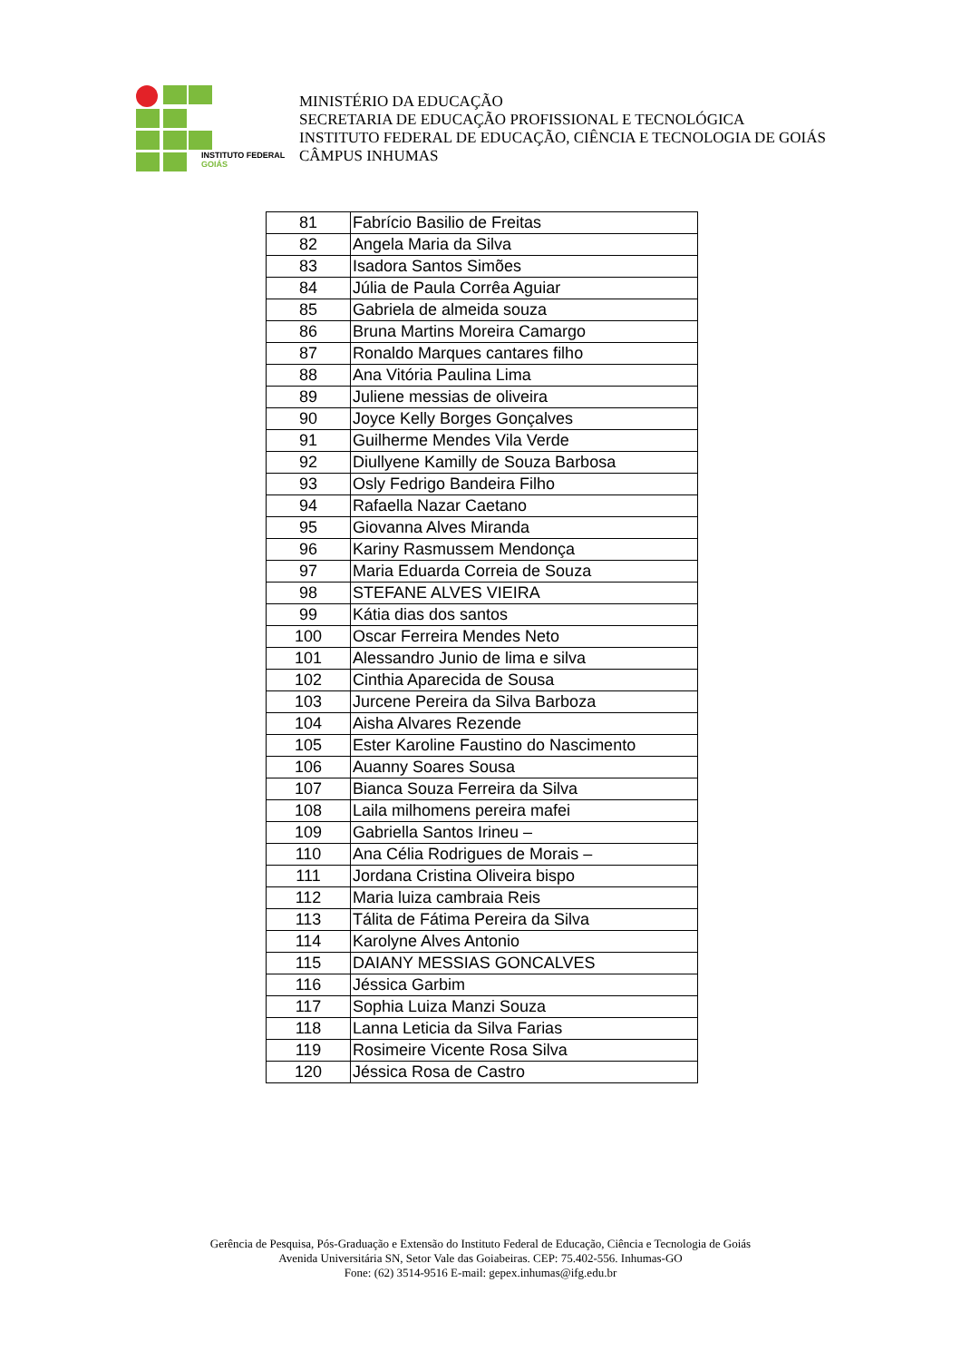INSTITUTO FEDERAL
GOIÁS
MINISTÉRIO DA EDUCAÇÃO
SECRETARIA DE EDUCAÇÃO PROFISSIONAL E TECNOLÓGICA
INSTITUTO FEDERAL DE EDUCAÇÃO, CIÊNCIA E TECNOLOGIA DE GOIÁS
CÂMPUS INHUMAS
| 81 | Fabrício Basilio de Freitas |
| 82 | Angela Maria da Silva |
| 83 | Isadora Santos Simões |
| 84 | Júlia de Paula Corrêa Aguiar |
| 85 | Gabriela de almeida souza |
| 86 | Bruna Martins Moreira Camargo |
| 87 | Ronaldo Marques cantares filho |
| 88 | Ana Vitória Paulina Lima |
| 89 | Juliene messias de oliveira |
| 90 | Joyce Kelly Borges Gonçalves |
| 91 | Guilherme Mendes Vila Verde |
| 92 | Diullyene Kamilly de Souza Barbosa |
| 93 | Osly Fedrigo Bandeira Filho |
| 94 | Rafaella Nazar Caetano |
| 95 | Giovanna Alves Miranda |
| 96 | Kariny Rasmussem Mendonça |
| 97 | Maria Eduarda Correia de Souza |
| 98 | STEFANE ALVES VIEIRA |
| 99 | Kátia dias dos santos |
| 100 | Oscar Ferreira Mendes Neto |
| 101 | Alessandro Junio de lima e silva |
| 102 | Cinthia Aparecida de Sousa |
| 103 | Jurcene Pereira da Silva Barboza |
| 104 | Aisha Alvares Rezende |
| 105 | Ester Karoline Faustino do Nascimento |
| 106 | Auanny Soares Sousa |
| 107 | Bianca Souza Ferreira da Silva |
| 108 | Laila milhomens pereira mafei |
| 109 | Gabriella Santos Irineu – |
| 110 | Ana Célia Rodrigues de Morais – |
| 111 | Jordana Cristina Oliveira bispo |
| 112 | Maria luiza cambraia Reis |
| 113 | Tálita de Fátima Pereira da Silva |
| 114 | Karolyne Alves Antonio |
| 115 | DAIANY MESSIAS GONCALVES |
| 116 | Jéssica Garbim |
| 117 | Sophia Luiza Manzi Souza |
| 118 | Lanna Leticia da Silva Farias |
| 119 | Rosimeire Vicente Rosa Silva |
| 120 | Jéssica Rosa de Castro |
Gerência de Pesquisa, Pós-Graduação e Extensão do Instituto Federal de Educação, Ciência e Tecnologia de Goiás
Avenida Universitária SN, Setor Vale das Goiabeiras. CEP: 75.402-556. Inhumas-GO
Fone: (62) 3514-9516 E-mail: gepex.inhumas@ifg.edu.br